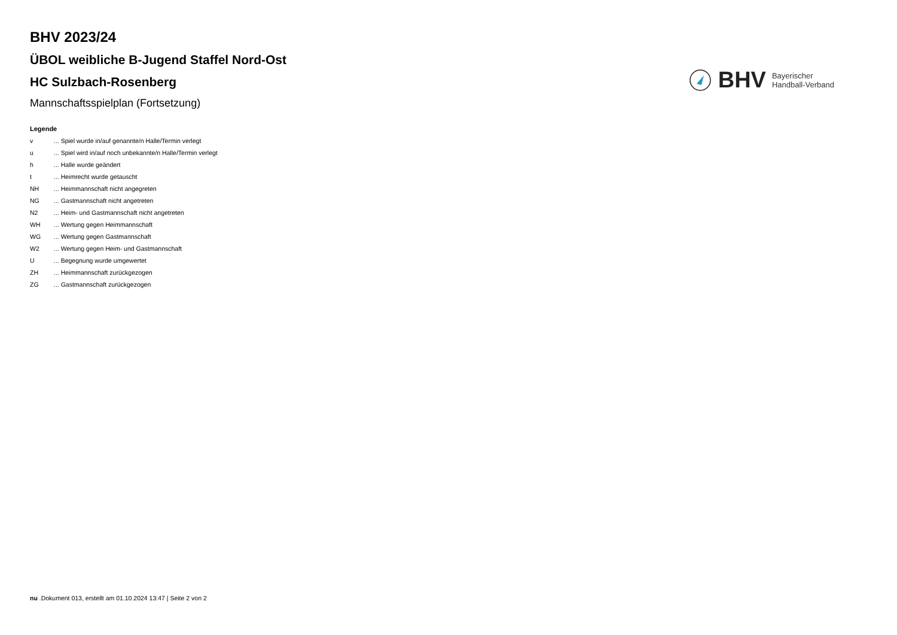BHV 2023/24
ÜBOL weibliche B-Jugend Staffel Nord-Ost
HC Sulzbach-Rosenberg
Mannschaftsspielplan (Fortsetzung)
BHV Bayerischer
Handball-Verband
Legende
| v | ... Spiel wurde in/auf genannte/n Halle/Termin verlegt |
| u | ... Spiel wird in/auf noch unbekannte/n Halle/Termin verlegt |
| h | ... Halle wurde geändert |
| t | ... Heimrecht wurde getauscht |
| NH | ... Heimmannschaft nicht angegreten |
| NG | ... Gastmannschaft nicht angetreten |
| N2 | ... Heim- und Gastmannschaft nicht angetreten |
| WH | ... Wertung gegen Heimmannschaft |
| WG | ... Wertung gegen Gastmannschaft |
| W2 | ... Wertung gegen Heim- und Gastmannschaft |
| U | ... Begegnung wurde umgewertet |
| ZH | ... Heimmannschaft zurückgezogen |
| ZG | ... Gastmannschaft zurückgezogen |
nu .Dokument 013, erstellt am 01.10.2024 13:47 | Seite 2 von 2